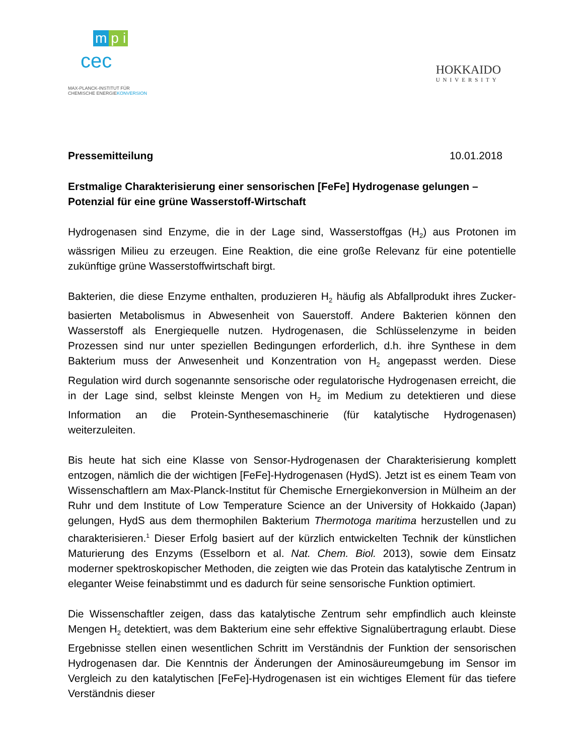mp i
cec
MAX-PLANCK-INSTITUT FÜR
CHEMISCHE ENERGIEKONVERSION
HOKKAIDO
UNIVERSITY
Pressemitteilung 10.01.2018
Erstmalige Charakterisierung einer sensorischen [FeFe] Hydrogenase gelungen – Potenzial für eine grüne Wasserstoff-Wirtschaft
Hydrogenasen sind Enzyme, die in der Lage sind, Wasserstoffgas (H<sub>2</sub>) aus Protonen im wässrigen Milieu zu erzeugen. Eine Reaktion, die eine große Relevanz für eine potentielle zukünftige grüne Wasserstoffwirtschaft birgt.
Bakterien, die diese Enzyme enthalten, produzieren H<sub>2</sub> häufig als Abfallprodukt ihres Zucker-basierten Metabolismus in Abwesenheit von Sauerstoff. Andere Bakterien können den Wasserstoff als Energiequelle nutzen. Hydrogenasen, die Schlüsselenzyme in beiden Prozessen sind nur unter speziellen Bedingungen erforderlich, d.h. ihre Synthese in dem Bakterium muss der Anwesenheit und Konzentration von H<sub>2</sub> angepasst werden. Diese Regulation wird durch sogenannte sensorische oder regulatorische Hydrogenasen erreicht, die in der Lage sind, selbst kleinste Mengen von H<sub>2</sub> im Medium zu detektieren und diese Information an die Protein-Synthesemaschinerie (für katalytische Hydrogenasen) weiterzuleiten.
Bis heute hat sich eine Klasse von Sensor-Hydrogenasen der Charakterisierung komplett entzogen, nämlich die der wichtigen [FeFe]-Hydrogenasen (HydS). Jetzt ist es einem Team von Wissenschaftlern am Max-Planck-Institut für Chemische Ernergiekonversion in Mülheim an der Ruhr und dem Institute of Low Temperature Science an der University of Hokkaido (Japan) gelungen, HydS aus dem thermophilen Bakterium Thermotoga maritima herzustellen und zu charakterisieren.<sup>1</sup> Dieser Erfolg basiert auf der kürzlich entwickelten Technik der künstlichen Maturierung des Enzyms (Esselborn et al. Nat. Chem. Biol. 2013), sowie dem Einsatz moderner spektroskopischer Methoden, die zeigten wie das Protein das katalytische Zentrum in eleganter Weise feinabstimmt und es dadurch für seine sensorische Funktion optimiert.
Die Wissenschaftler zeigen, dass das katalytische Zentrum sehr empfindlich auch kleinste Mengen H<sub>2</sub> detektiert, was dem Bakterium eine sehr effektive Signalübertragung erlaubt. Diese Ergebnisse stellen einen wesentlichen Schritt im Verständnis der Funktion der sensorischen Hydrogenasen dar. Die Kenntnis der Änderungen der Aminosäureumgebung im Sensor im Vergleich zu den katalytischen [FeFe]-Hydrogenasen ist ein wichtiges Element für das tiefere Verständnis dieser